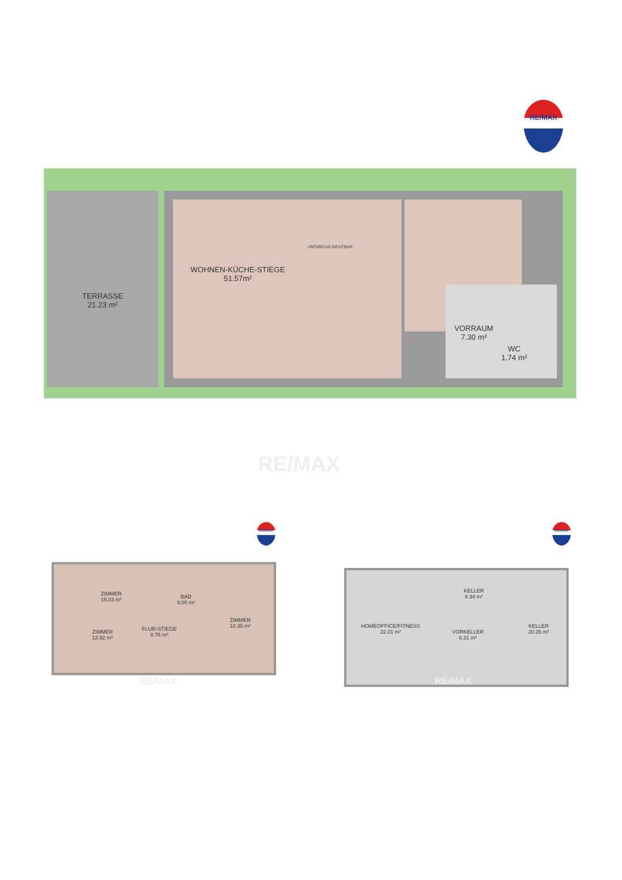RE/MAX
TERRASSE
21.23 m²
WOHNEN-KÜCHE-STIEGE
51.57m²
VORRAUM
7.30 m²
WC
1.74 m²
UNTERZUG SICHTBAR
RE/MAX
RE/MAX RE/MAX
ZIMMER
15.03 m²
BAD
9.00 m²
ZIMMER
18.35 m²
ZIMMER
12.92 m²
FLUR-STIEGE
8.76 m²
HOMEOFFICE/FITNESS
22.01 m²
KELLER
8.34 m²
VORKELLER
6.31 m²
KELLER
20.35 m²
RE/MAX RE/MAX